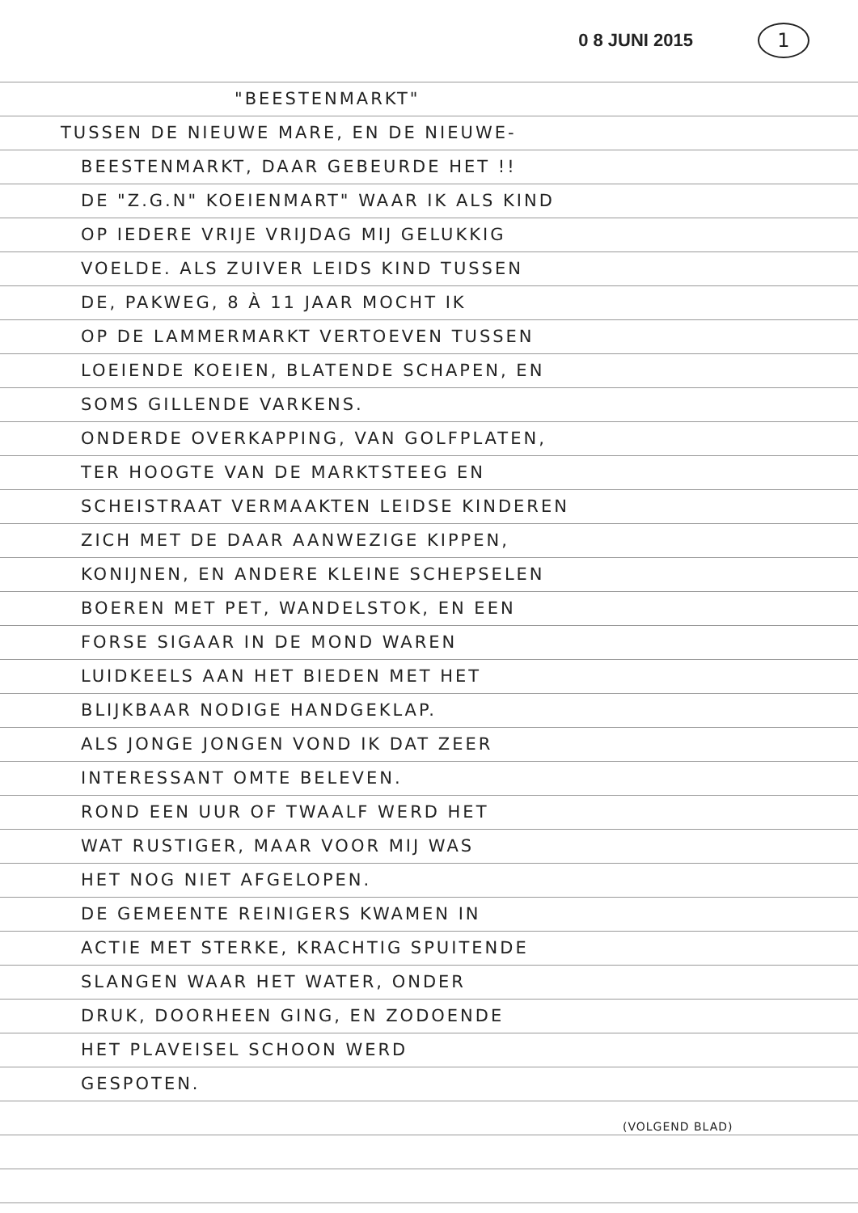0 8 JUNI 2015 1
"BEESTENMARKT"
TUSSEN DE NIEUWE MARE, EN DE NIEUWE-
BEESTENMARKT, DAAR GEBEURDE HET !!
DE "Z.G.N" KOEIENMART" WAAR IK ALS KIND
OP IEDERE VRIJE VRIJDAG MIJ GELUKKIG
VOELDE. ALS ZUIVER LEIDS KIND TUSSEN
DE, PAKWEG, 8 À 11 JAAR MOCHT IK
OP DE LAMMERMARKT VERTOEVEN TUSSEN
LOEIENDE KOEIEN, BLATENDE SCHAPEN, EN
SOMS GILLENDE VARKENS.
ONDERDE OVERKAPPING, VAN GOLFPLATEN,
TER HOOGTE VAN DE MARKTSTEEG EN
SCHEISTRAAT VERMAAKTEN LEIDSE KINDEREN
ZICH MET DE DAAR AANWEZIGE KIPPEN,
KONIJNEN, EN ANDERE KLEINE SCHEPSELEN
BOEREN MET PET, WANDELSTOK, EN EEN
FORSE SIGAAR IN DE MOND WAREN
LUIDKEELS AAN HET BIEDEN MET HET
BLIJKBAAR NODIGE HANDGEKLAP.
ALS JONGE JONGEN VOND IK DAT ZEER
INTERESSANT OMTE BELEVEN.
ROND EEN UUR OF TWAALF WERD HET
WAT RUSTIGER, MAAR VOOR MIJ WAS
HET NOG NIET AFGELOPEN.
DE GEMEENTE REINIGERS KWAMEN IN
ACTIE MET STERKE, KRACHTIG SPUITENDE
SLANGEN WAAR HET WATER, ONDER
DRUK, DOORHEEN GING, EN ZODOENDE
HET PLAVEISEL SCHOON WERD
GESPOTEN.
(VOLGEND BLAD)